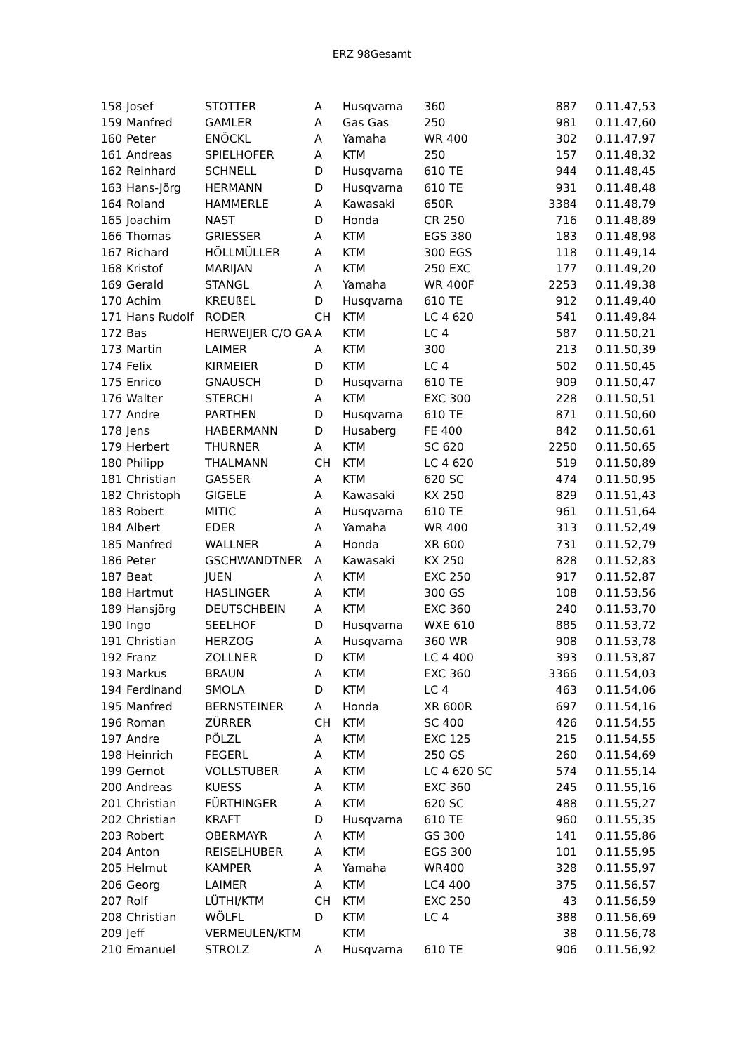ERZ 98Gesamt
| 158 | Josef | STOTTER | A | Husqvarna | 360 | 887 | 0.11.47,53 |
| 159 | Manfred | GAMLER | A | Gas Gas | 250 | 981 | 0.11.47,60 |
| 160 | Peter | ENÖCKL | A | Yamaha | WR 400 | 302 | 0.11.47,97 |
| 161 | Andreas | SPIELHOFER | A | KTM | 250 | 157 | 0.11.48,32 |
| 162 | Reinhard | SCHNELL | D | Husqvarna | 610 TE | 944 | 0.11.48,45 |
| 163 | Hans-Jörg | HERMANN | D | Husqvarna | 610 TE | 931 | 0.11.48,48 |
| 164 | Roland | HAMMERLE | A | Kawasaki | 650R | 3384 | 0.11.48,79 |
| 165 | Joachim | NAST | D | Honda | CR 250 | 716 | 0.11.48,89 |
| 166 | Thomas | GRIESSER | A | KTM | EGS 380 | 183 | 0.11.48,98 |
| 167 | Richard | HÖLLMÜLLER | A | KTM | 300 EGS | 118 | 0.11.49,14 |
| 168 | Kristof | MARIJAN | A | KTM | 250 EXC | 177 | 0.11.49,20 |
| 169 | Gerald | STANGL | A | Yamaha | WR 400F | 2253 | 0.11.49,38 |
| 170 | Achim | KREUßEL | D | Husqvarna | 610 TE | 912 | 0.11.49,40 |
| 171 | Hans Rudolf | RODER | CH | KTM | LC 4 620 | 541 | 0.11.49,84 |
| 172 | Bas | HERWEIJER C/O GA | A | KTM | LC 4 | 587 | 0.11.50,21 |
| 173 | Martin | LAIMER | A | KTM | 300 | 213 | 0.11.50,39 |
| 174 | Felix | KIRMEIER | D | KTM | LC 4 | 502 | 0.11.50,45 |
| 175 | Enrico | GNAUSCH | D | Husqvarna | 610 TE | 909 | 0.11.50,47 |
| 176 | Walter | STERCHI | A | KTM | EXC 300 | 228 | 0.11.50,51 |
| 177 | Andre | PARTHEN | D | Husqvarna | 610 TE | 871 | 0.11.50,60 |
| 178 | Jens | HABERMANN | D | Husaberg | FE 400 | 842 | 0.11.50,61 |
| 179 | Herbert | THURNER | A | KTM | SC 620 | 2250 | 0.11.50,65 |
| 180 | Philipp | THALMANN | CH | KTM | LC 4 620 | 519 | 0.11.50,89 |
| 181 | Christian | GASSER | A | KTM | 620 SC | 474 | 0.11.50,95 |
| 182 | Christoph | GIGELE | A | Kawasaki | KX 250 | 829 | 0.11.51,43 |
| 183 | Robert | MITIC | A | Husqvarna | 610 TE | 961 | 0.11.51,64 |
| 184 | Albert | EDER | A | Yamaha | WR 400 | 313 | 0.11.52,49 |
| 185 | Manfred | WALLNER | A | Honda | XR 600 | 731 | 0.11.52,79 |
| 186 | Peter | GSCHWANDTNER | A | Kawasaki | KX 250 | 828 | 0.11.52,83 |
| 187 | Beat | JUEN | A | KTM | EXC 250 | 917 | 0.11.52,87 |
| 188 | Hartmut | HASLINGER | A | KTM | 300 GS | 108 | 0.11.53,56 |
| 189 | Hansjörg | DEUTSCHBEIN | A | KTM | EXC 360 | 240 | 0.11.53,70 |
| 190 | Ingo | SEELHOF | D | Husqvarna | WXE 610 | 885 | 0.11.53,72 |
| 191 | Christian | HERZOG | A | Husqvarna | 360 WR | 908 | 0.11.53,78 |
| 192 | Franz | ZOLLNER | D | KTM | LC 4 400 | 393 | 0.11.53,87 |
| 193 | Markus | BRAUN | A | KTM | EXC 360 | 3366 | 0.11.54,03 |
| 194 | Ferdinand | SMOLA | D | KTM | LC 4 | 463 | 0.11.54,06 |
| 195 | Manfred | BERNSTEINER | A | Honda | XR 600R | 697 | 0.11.54,16 |
| 196 | Roman | ZÜRRER | CH | KTM | SC 400 | 426 | 0.11.54,55 |
| 197 | Andre | PÖLZL | A | KTM | EXC 125 | 215 | 0.11.54,55 |
| 198 | Heinrich | FEGERL | A | KTM | 250 GS | 260 | 0.11.54,69 |
| 199 | Gernot | VOLLSTUBER | A | KTM | LC 4 620 SC | 574 | 0.11.55,14 |
| 200 | Andreas | KUESS | A | KTM | EXC 360 | 245 | 0.11.55,16 |
| 201 | Christian | FÜRTHINGER | A | KTM | 620 SC | 488 | 0.11.55,27 |
| 202 | Christian | KRAFT | D | Husqvarna | 610 TE | 960 | 0.11.55,35 |
| 203 | Robert | OBERMAYR | A | KTM | GS 300 | 141 | 0.11.55,86 |
| 204 | Anton | REISELHUBER | A | KTM | EGS 300 | 101 | 0.11.55,95 |
| 205 | Helmut | KAMPER | A | Yamaha | WR400 | 328 | 0.11.55,97 |
| 206 | Georg | LAIMER | A | KTM | LC4 400 | 375 | 0.11.56,57 |
| 207 | Rolf | LÜTHI/KTM | CH | KTM | EXC 250 | 43 | 0.11.56,59 |
| 208 | Christian | WÖLFL | D | KTM | LC 4 | 388 | 0.11.56,69 |
| 209 | Jeff | VERMEULEN/KTM | | KTM | | 38 | 0.11.56,78 |
| 210 | Emanuel | STROLZ | A | Husqvarna | 610 TE | 906 | 0.11.56,92 |